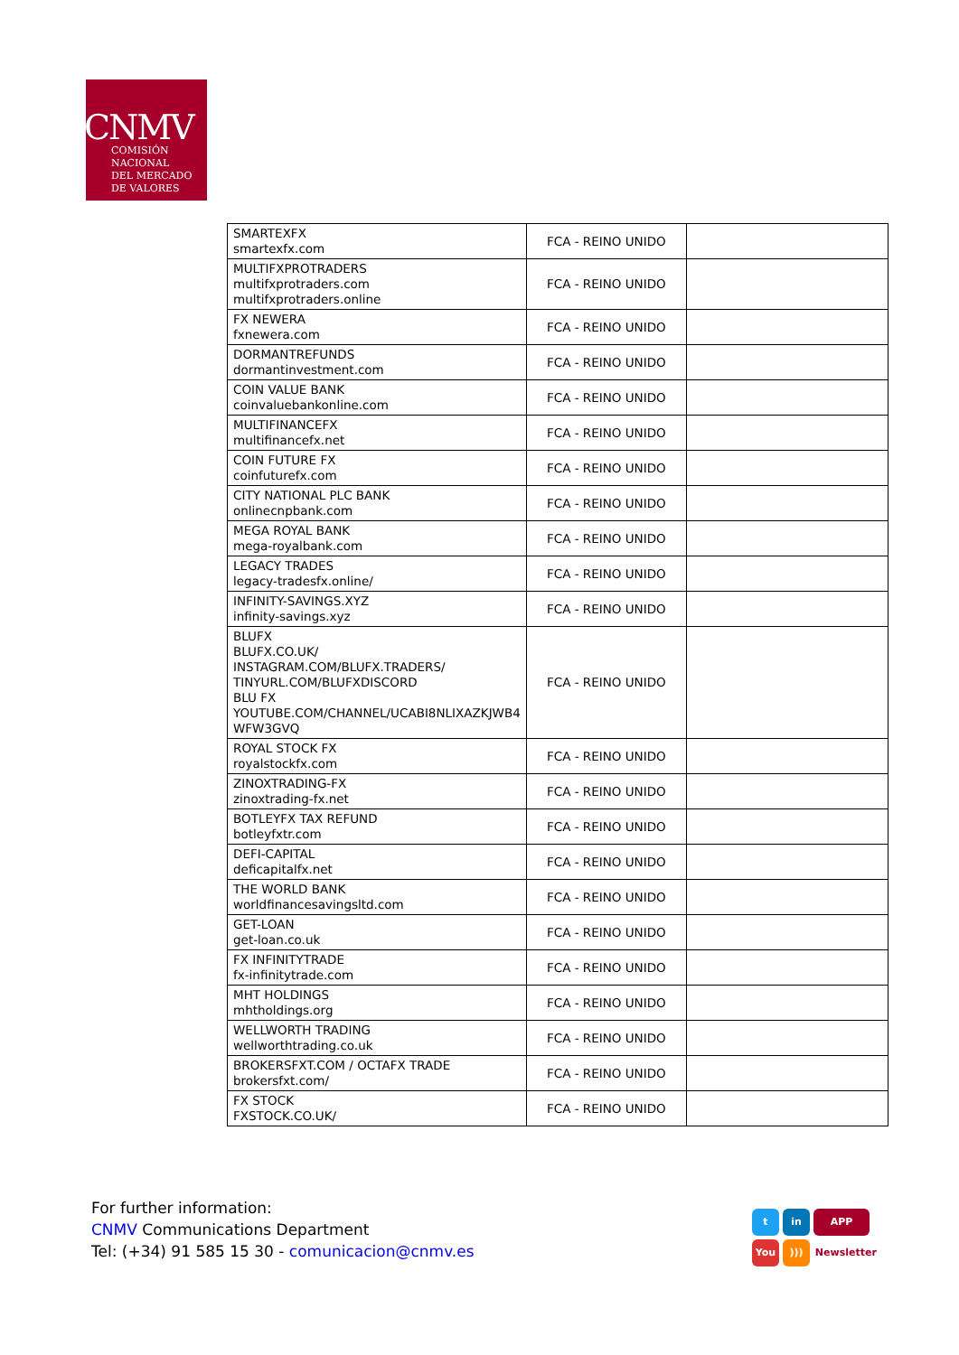CNMV
COMISIÓN
NACIONAL
DEL MERCADO
DE VALORES
| SMARTEXFX smartexfx.com | FCA - REINO UNIDO | |
| MULTIFXPROTRADERS multifxprotraders.com multifxprotraders.online | FCA - REINO UNIDO | |
| FX NEWERA fxnewera.com | FCA - REINO UNIDO | |
| DORMANTREFUNDS dormantinvestment.com | FCA - REINO UNIDO | |
| COIN VALUE BANK coinvaluebankonline.com | FCA - REINO UNIDO | |
| MULTIFINANCEFX multifinancefx.net | FCA - REINO UNIDO | |
| COIN FUTURE FX coinfuturefx.com | FCA - REINO UNIDO | |
| CITY NATIONAL PLC BANK onlinecnpbank.com | FCA - REINO UNIDO | |
| MEGA ROYAL BANK mega-royalbank.com | FCA - REINO UNIDO | |
| LEGACY TRADES legacy-tradesfx.online/ | FCA - REINO UNIDO | |
| INFINITY-SAVINGS.XYZ infinity-savings.xyz | FCA - REINO UNIDO | |
| BLUFX BLUFX.CO.UK/ INSTAGRAM.COM/BLUFX.TRADERS/ TINYURL.COM/BLUFXDISCORD BLU FX YOUTUBE.COM/CHANNEL/UCABI8NLIXAZKJWB4 WFW3GVQ | FCA - REINO UNIDO | |
| ROYAL STOCK FX royalstockfx.com | FCA - REINO UNIDO | |
| ZINOXTRADING-FX zinoxtrading-fx.net | FCA - REINO UNIDO | |
| BOTLEYFX TAX REFUND botleyfxtr.com | FCA - REINO UNIDO | |
| DEFI-CAPITAL deficapitalfx.net | FCA - REINO UNIDO | |
| THE WORLD BANK worldfinancesavingsltd.com | FCA - REINO UNIDO | |
| GET-LOAN get-loan.co.uk | FCA - REINO UNIDO | |
| FX INFINITYTRADE fx-infinitytrade.com | FCA - REINO UNIDO | |
| MHT HOLDINGS mhtholdings.org | FCA - REINO UNIDO | |
| WELLWORTH TRADING wellworthtrading.co.uk | FCA - REINO UNIDO | |
| BROKERSFXT.COM / OCTAFX TRADE brokersfxt.com/ | FCA - REINO UNIDO | |
| FX STOCK FXSTOCK.CO.UK/ | FCA - REINO UNIDO | |
For further information:
CNMV Communications Department
Tel: (+34) 91 585 15 30 - comunicacion@cnmv.es
t in APP
You))) Newsletter